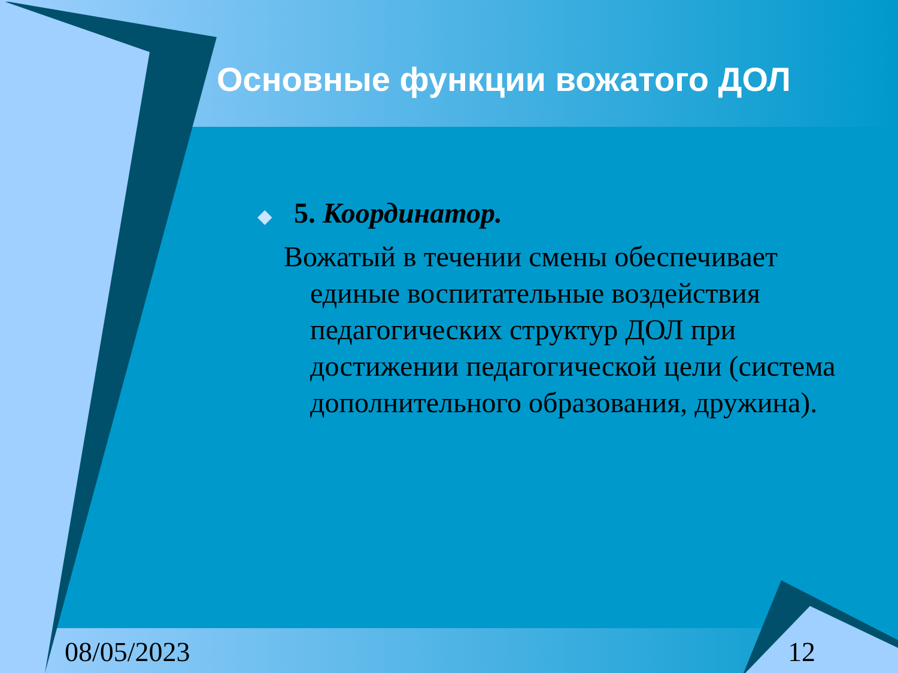Основные функции вожатого ДОЛ
◆ 5. Координатор.
Вожатый в течении смены обеспечивает единые воспитательные воздействия педагогических структур ДОЛ при достижении педагогической цели (система дополнительного образования, дружина).
08/05/2023 12